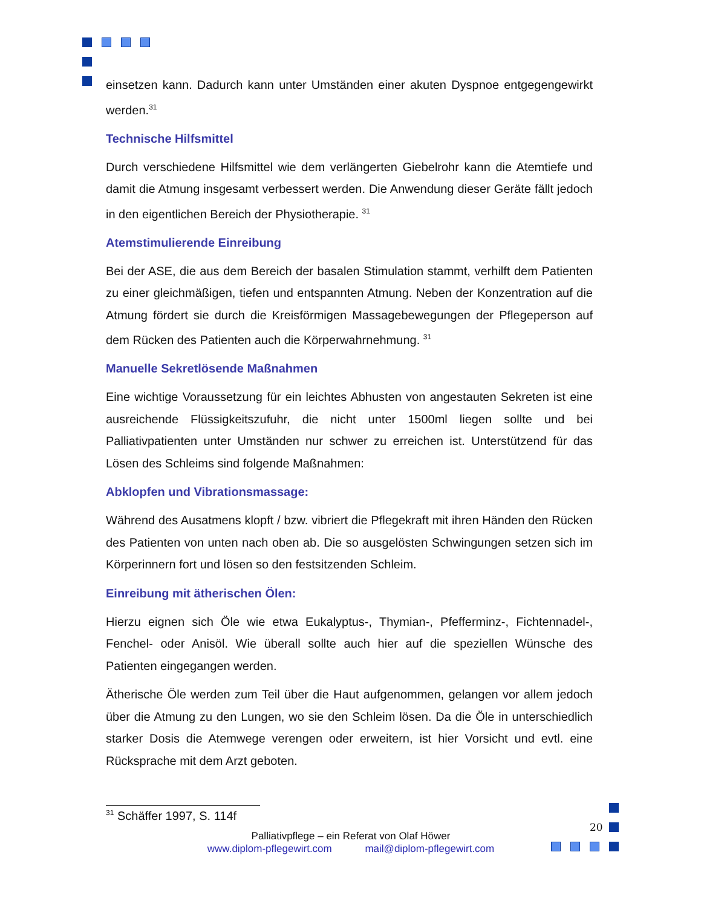einsetzen kann. Dadurch kann unter Umständen einer akuten Dyspnoe entgegengewirkt werden.<sup>31</sup>
Technische Hilfsmittel
Durch verschiedene Hilfsmittel wie dem verlängerten Giebelrohr kann die Atemtiefe und damit die Atmung insgesamt verbessert werden. Die Anwendung dieser Geräte fällt jedoch in den eigentlichen Bereich der Physiotherapie. <sup>31</sup>
Atemstimulierende Einreibung
Bei der ASE, die aus dem Bereich der basalen Stimulation stammt, verhilft dem Patienten zu einer gleichmäßigen, tiefen und entspannten Atmung. Neben der Konzentration auf die Atmung fördert sie durch die Kreisförmigen Massagebewegungen der Pflegeperson auf dem Rücken des Patienten auch die Körperwahrnehmung. <sup>31</sup>
Manuelle Sekretlösende Maßnahmen
Eine wichtige Voraussetzung für ein leichtes Abhusten von angestauten Sekreten ist eine ausreichende Flüssigkeitszufuhr, die nicht unter 1500ml liegen sollte und bei Palliativpatienten unter Umständen nur schwer zu erreichen ist. Unterstützend für das Lösen des Schleims sind folgende Maßnahmen:
Abklopfen und Vibrationsmassage:
Während des Ausatmens klopft / bzw. vibriert die Pflegekraft mit ihren Händen den Rücken des Patienten von unten nach oben ab. Die so ausgelösten Schwingungen setzen sich im Körperinnern fort und lösen so den festsitzenden Schleim.
Einreibung mit ätherischen Ölen:
Hierzu eignen sich Öle wie etwa Eukalyptus-, Thymian-, Pfefferminz-, Fichtennadel-, Fenchel- oder Anisöl. Wie überall sollte auch hier auf die speziellen Wünsche des Patienten eingegangen werden.
Ätherische Öle werden zum Teil über die Haut aufgenommen, gelangen vor allem jedoch über die Atmung zu den Lungen, wo sie den Schleim lösen. Da die Öle in unterschiedlich starker Dosis die Atemwege verengen oder erweitern, ist hier Vorsicht und evtl. eine Rücksprache mit dem Arzt geboten.
<sup>31</sup> Schäffer 1997, S. 114f
20
Palliativpflege – ein Referat von Olaf Höwer
www.diplom-pflegewirt.com mail@diplom-pflegewirt.com